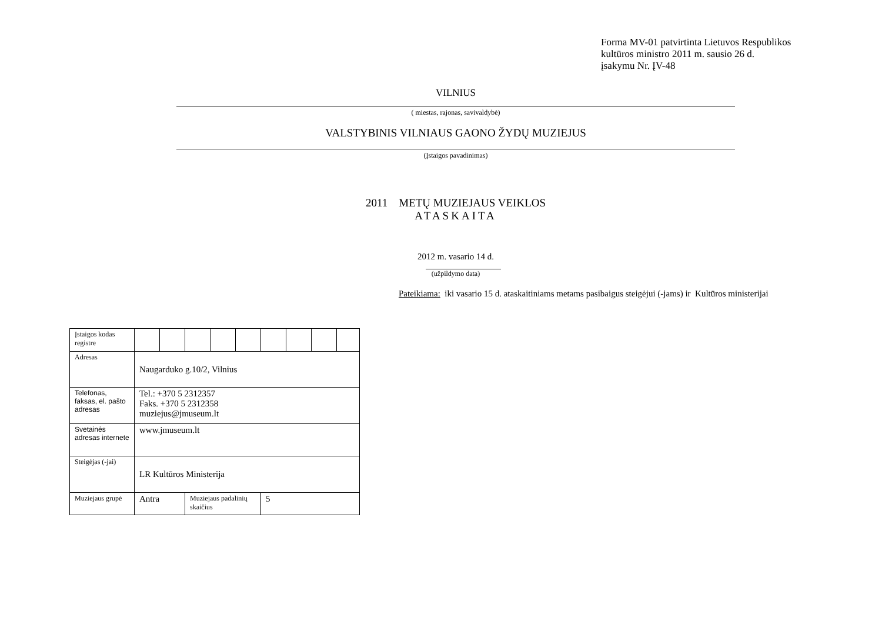Forma MV-01 patvirtinta Lietuvos Respublikos
kultūros ministro 2011 m. sausio 26 d.
įsakymu Nr. ĮV-48
VILNIUS
( miestas, rajonas, savivaldybė)
VALSTYBINIS VILNIAUS GAONO ŽYDŲ MUZIEJUS
(Įstaigos pavadinimas)
2011 METŲ MUZIEJAUS VEIKLOS
ATASKAITA
2012 m. vasario 14 d.
(užpildymo data)
Pateikiama: iki vasario 15 d. ataskaitiniams metams pasibaigus steigėjui (-jams) ir Kultūros ministerijai
| Įstaigos kodas registre | | | | | | | | | |
| Adresas | Naugarduko g.10/2, Vilnius | | | | | | | | |
| Telefonas, faksas, el. pašto adresas | Tel.: +370 5 2312357 Faks. +370 5 2312358 muziejus@jmuseum.lt | | | | | | | | |
| Svetainės adresas internete | www.jmuseum.lt | | | | | | | | |
| Steigėjas (-jai) | LR Kultūros Ministerija | | | | | | | | |
| Muziejaus grupė | Antra | | Muziejaus padalinių skaičius | | | 5 | | | |